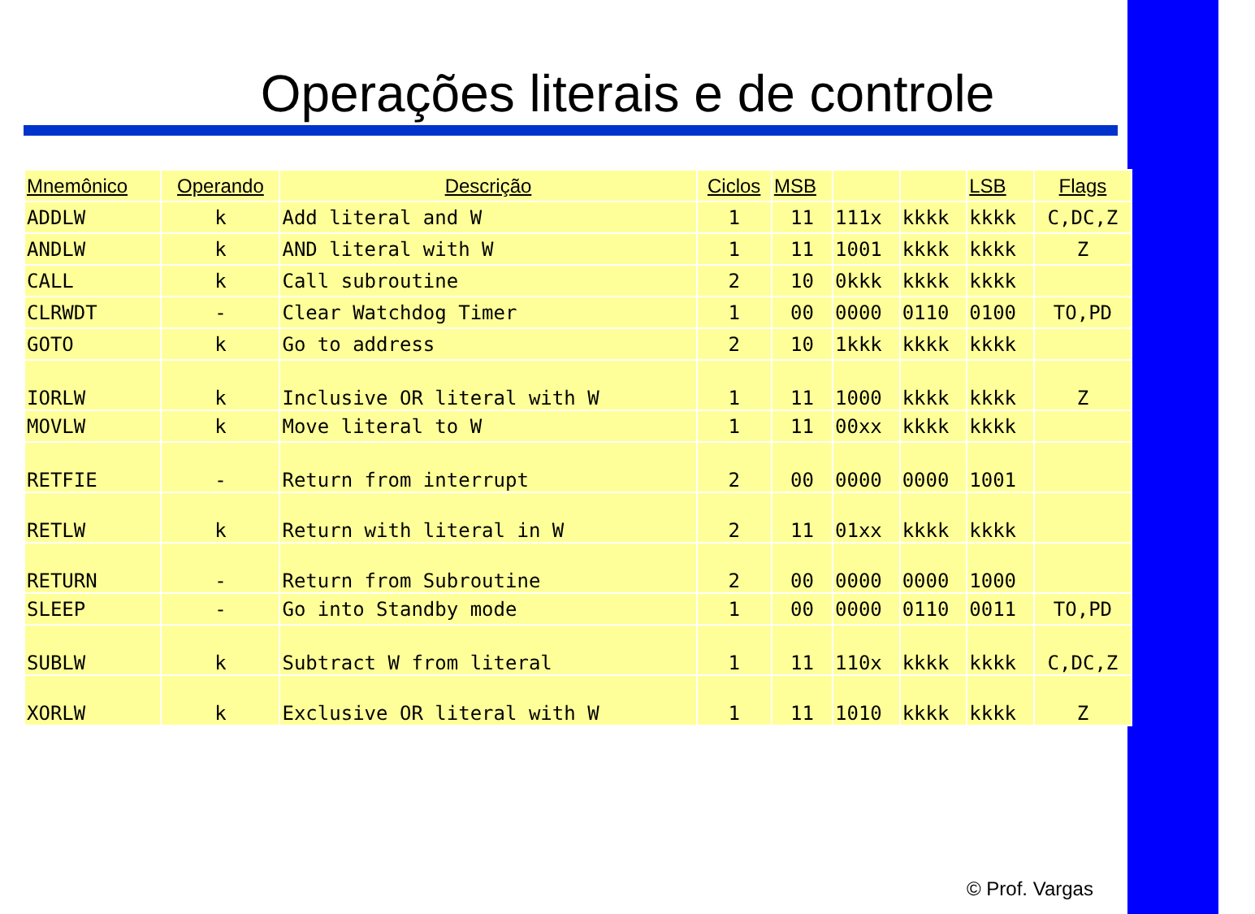Operações literais e de controle
| Mnemônico | Operando | Descrição | Ciclos | MSB | | | LSB | Flags |
| --- | --- | --- | --- | --- | --- | --- | --- | --- |
| ADDLW | k | Add literal and W | 1 | 11 | 111x | kkkk | kkkk | C,DC,Z |
| ANDLW | k | AND literal with W | 1 | 11 | 1001 | kkkk | kkkk | Z |
| CALL | k | Call subroutine | 2 | 10 | 0kkk | kkkk | kkkk | |
| CLRWDT | - | Clear Watchdog Timer | 1 | 00 | 0000 | 0110 | 0100 | TO,PD |
| GOTO | k | Go to address | 2 | 10 | 1kkk | kkkk | kkkk | |
| IORLW | k | Inclusive OR literal with W | 1 | 11 | 1000 | kkkk | kkkk | Z |
| MOVLW | k | Move literal to W | 1 | 11 | 00xx | kkkk | kkkk | |
| RETFIE | - | Return from interrupt | 2 | 00 | 0000 | 0000 | 1001 | |
| RETLW | k | Return with literal in W | 2 | 11 | 01xx | kkkk | kkkk | |
| RETURN | - | Return from Subroutine | 2 | 00 | 0000 | 0000 | 1000 | |
| SLEEP | - | Go into Standby mode | 1 | 00 | 0000 | 0110 | 0011 | TO,PD |
| SUBLW | k | Subtract W from literal | 1 | 11 | 110x | kkkk | kkkk | C,DC,Z |
| XORLW | k | Exclusive OR literal with W | 1 | 11 | 1010 | kkkk | kkkk | Z |
© Prof. Vargas